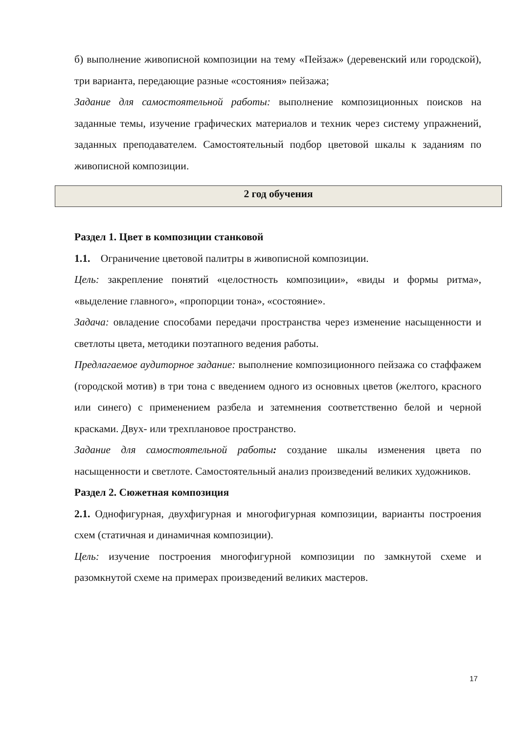б) выполнение живописной композиции на тему «Пейзаж» (деревенский или городской), три варианта, передающие разные «состояния» пейзажа;
Задание для самостоятельной работы: выполнение композиционных поисков на заданные темы, изучение графических материалов и техник через систему упражнений, заданных преподавателем. Самостоятельный подбор цветовой шкалы к заданиям по живописной композиции.
2 год обучения
Раздел 1. Цвет в композиции станковой
1.1. Ограничение цветовой палитры в живописной композиции.
Цель: закрепление понятий «целостность композиции», «виды и формы ритма», «выделение главного», «пропорции тона», «состояние».
Задача: овладение способами передачи пространства через изменение насыщенности и светлоты цвета, методики поэтапного ведения работы.
Предлагаемое аудиторное задание: выполнение композиционного пейзажа со стаффажем (городской мотив) в три тона с введением одного из основных цветов (желтого, красного или синего) с применением разбела и затемнения соответственно белой и черной красками. Двух- или трехплановое пространство.
Задание для самостоятельной работы: создание шкалы изменения цвета по насыщенности и светлоте. Самостоятельный анализ произведений великих художников.
Раздел 2. Сюжетная композиция
2.1. Однофигурная, двухфигурная и многофигурная композиции, варианты построения схем (статичная и динамичная композиции).
Цель: изучение построения многофигурной композиции по замкнутой схеме и разомкнутой схеме на примерах произведений великих мастеров.
17